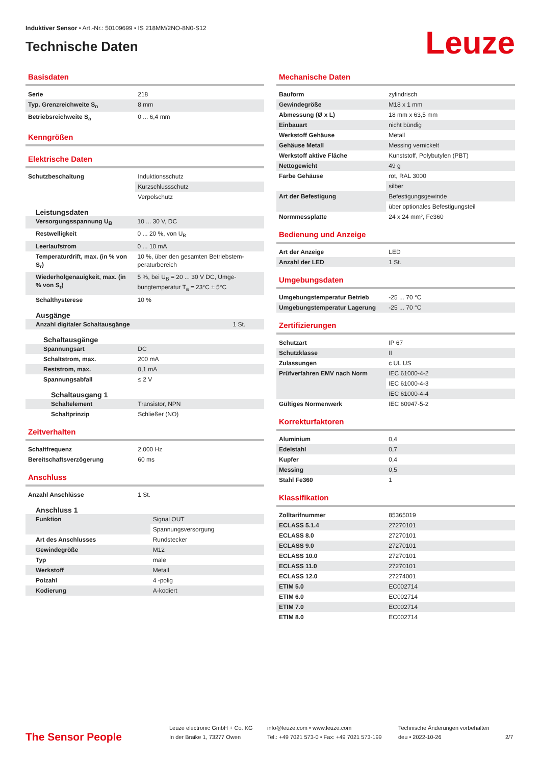Induktiver Sensor • Art.-Nr.: 50109699 • IS 218MM/2NO-8N0-S12
Technische Daten
Leuze
Basisdaten
| Serie | 218 |
| Typ. Grenzreichweite S<sub>n</sub> | 8 mm |
| Betriebsreichweite S<sub>a</sub> | 0 ... 6,4 mm |
Kenngrößen
Elektrische Daten
| Schutzbeschaltung | Induktionsschutz |
| | Kurzschlussschutz |
| | Verpolschutz |
Leistungsdaten
| Versorgungsspannung U<sub>B</sub> | 10 ... 30 V, DC |
| Restwelligkeit | 0 ... 20 %, von U<sub>B</sub> |
| Leerlaufstrom | 0 ... 10 mA |
| Temperaturdrift, max. (in % von S<sub>r</sub>) | 10 %, über den gesamten Betriebstem­peraturbereich |
| Wiederholgenauigkeit, max. (in % von S<sub>r</sub>) | 5 %, bei U<sub>B</sub> = 20 ... 30 V DC, Umge­bungtemperatur T<sub>a</sub> = 23°C ± 5°C |
| Schalthysterese | 10 % |
Ausgänge
| Anzahl digitaler Schaltausgänge | 1 St. |
Schaltausgänge
| Spannungsart | DC |
| Schaltstrom, max. | 200 mA |
| Reststrom, max. | 0,1 mA |
| Spannungsabfall | ≤ 2 V |
Schaltausgang 1
| Schaltelement | Transistor, NPN |
| Schaltprinzip | Schließer (NO) |
Zeitverhalten
| Schaltfrequenz | 2.000 Hz |
| Bereitschaftsverzögerung | 60 ms |
Anschluss
| Anzahl Anschlüsse | 1 St. |
Anschluss 1
| Funktion | Signal OUT |
| | Spannungsversorgung |
| Art des Anschlusses | Rundstecker |
| Gewindegröße | M12 |
| Typ | male |
| Werkstoff | Metall |
| Polzahl | 4 -polig |
| Kodierung | A-kodiert |
Mechanische Daten
| Bauform | zylindrisch |
| Gewindegröße | M18 x 1 mm |
| Abmessung (Ø x L) | 18 mm x 63,5 mm |
| Einbauart | nicht bündig |
| Werkstoff Gehäuse | Metall |
| Gehäuse Metall | Messing vernickelt |
| Werkstoff aktive Fläche | Kunststoff, Polybutylen (PBT) |
| Nettogewicht | 49 g |
| Farbe Gehäuse | rot, RAL 3000 |
| | silber |
| Art der Befestigung | Befestigungsgewinde |
| | über optionales Befestigungsteil |
| Normmessplatte | 24 x 24 mm², Fe360 |
Bedienung und Anzeige
| Art der Anzeige | LED |
| Anzahl der LED | 1 St. |
Umgebungsdaten
| Umgebungstemperatur Betrieb | -25 ... 70 °C |
| Umgebungstemperatur Lagerung | -25 ... 70 °C |
Zertifizierungen
| Schutzart | IP 67 |
| Schutzklasse | II |
| Zulassungen | c UL US |
| Prüfverfahren EMV nach Norm | IEC 61000-4-2 |
| | IEC 61000-4-3 |
| | IEC 61000-4-4 |
| Gültiges Normenwerk | IEC 60947-5-2 |
Korrekturfaktoren
| Aluminium | 0,4 |
| Edelstahl | 0,7 |
| Kupfer | 0,4 |
| Messing | 0,5 |
| Stahl Fe360 | 1 |
Klassifikation
| Zolltarifnummer | 85365019 |
| ECLASS 5.1.4 | 27270101 |
| ECLASS 8.0 | 27270101 |
| ECLASS 9.0 | 27270101 |
| ECLASS 10.0 | 27270101 |
| ECLASS 11.0 | 27270101 |
| ECLASS 12.0 | 27274001 |
| ETIM 5.0 | EC002714 |
| ETIM 6.0 | EC002714 |
| ETIM 7.0 | EC002714 |
| ETIM 8.0 | EC002714 |
The Sensor People
Leuze electronic GmbH + Co. KG
In der Braike 1, 73277 Owen
info@leuze.com • www.leuze.com
Tel.: +49 7021 573-0 • Fax: +49 7021 573-199
Technische Änderungen vorbehalten
deu • 2022-10-26
2/7